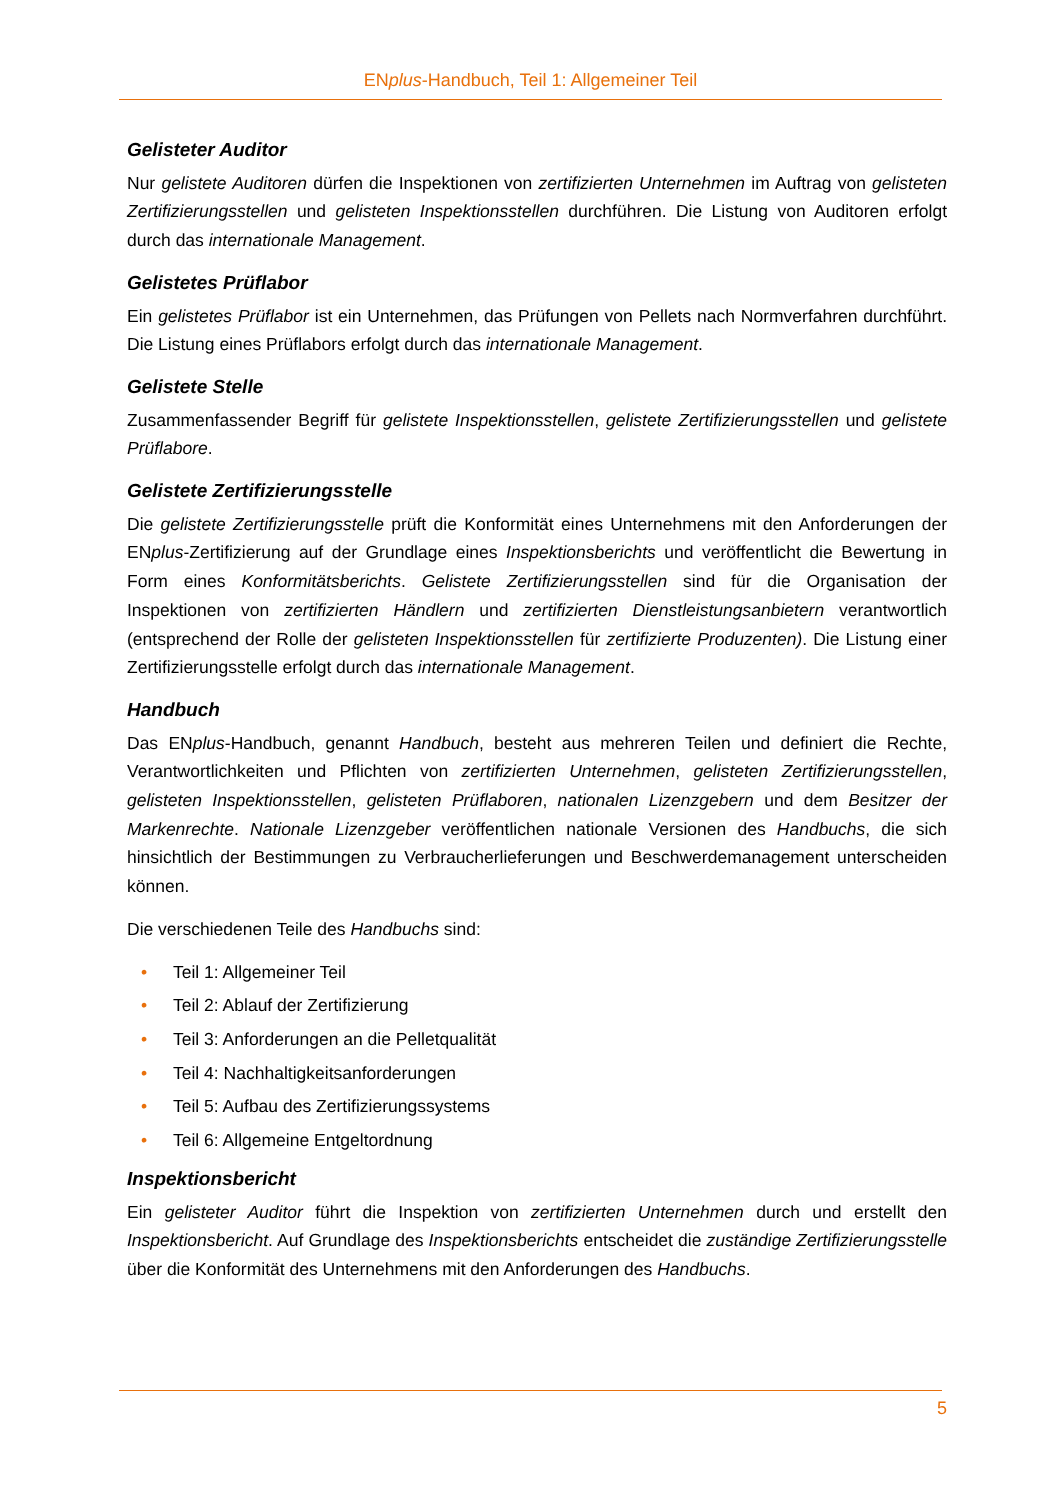ENplus-Handbuch, Teil 1: Allgemeiner Teil
Gelisteter Auditor
Nur gelistete Auditoren dürfen die Inspektionen von zertifizierten Unternehmen im Auftrag von gelisteten Zertifizierungsstellen und gelisteten Inspektionsstellen durchführen. Die Listung von Auditoren erfolgt durch das internationale Management.
Gelistetes Prüflabor
Ein gelistetes Prüflabor ist ein Unternehmen, das Prüfungen von Pellets nach Normverfahren durchführt. Die Listung eines Prüflabors erfolgt durch das internationale Management.
Gelistete Stelle
Zusammenfassender Begriff für gelistete Inspektionsstellen, gelistete Zertifizierungsstellen und gelistete Prüflabore.
Gelistete Zertifizierungsstelle
Die gelistete Zertifizierungsstelle prüft die Konformität eines Unternehmens mit den Anforderungen der ENplus-Zertifizierung auf der Grundlage eines Inspektionsberichts und veröffentlicht die Bewertung in Form eines Konformitätsberichts. Gelistete Zertifizierungsstellen sind für die Organisation der Inspektionen von zertifizierten Händlern und zertifizierten Dienstleistungsanbietern verantwortlich (entsprechend der Rolle der gelisteten Inspektionsstellen für zertifizierte Produzenten). Die Listung einer Zertifizierungsstelle erfolgt durch das internationale Management.
Handbuch
Das ENplus-Handbuch, genannt Handbuch, besteht aus mehreren Teilen und definiert die Rechte, Verantwortlichkeiten und Pflichten von zertifizierten Unternehmen, gelisteten Zertifizierungsstellen, gelisteten Inspektionsstellen, gelisteten Prüflaboren, nationalen Lizenzgebern und dem Besitzer der Markenrechte. Nationale Lizenzgeber veröffentlichen nationale Versionen des Handbuchs, die sich hinsichtlich der Bestimmungen zu Verbraucherlieferungen und Beschwerdemanagement unterscheiden können.
Die verschiedenen Teile des Handbuchs sind:
• Teil 1: Allgemeiner Teil
• Teil 2: Ablauf der Zertifizierung
• Teil 3: Anforderungen an die Pelletqualität
• Teil 4: Nachhaltigkeitsanforderungen
• Teil 5: Aufbau des Zertifizierungssystems
• Teil 6: Allgemeine Entgeltordnung
Inspektionsbericht
Ein gelisteter Auditor führt die Inspektion von zertifizierten Unternehmen durch und erstellt den Inspektionsbericht. Auf Grundlage des Inspektionsberichts entscheidet die zuständige Zertifizierungsstelle über die Konformität des Unternehmens mit den Anforderungen des Handbuchs.
5